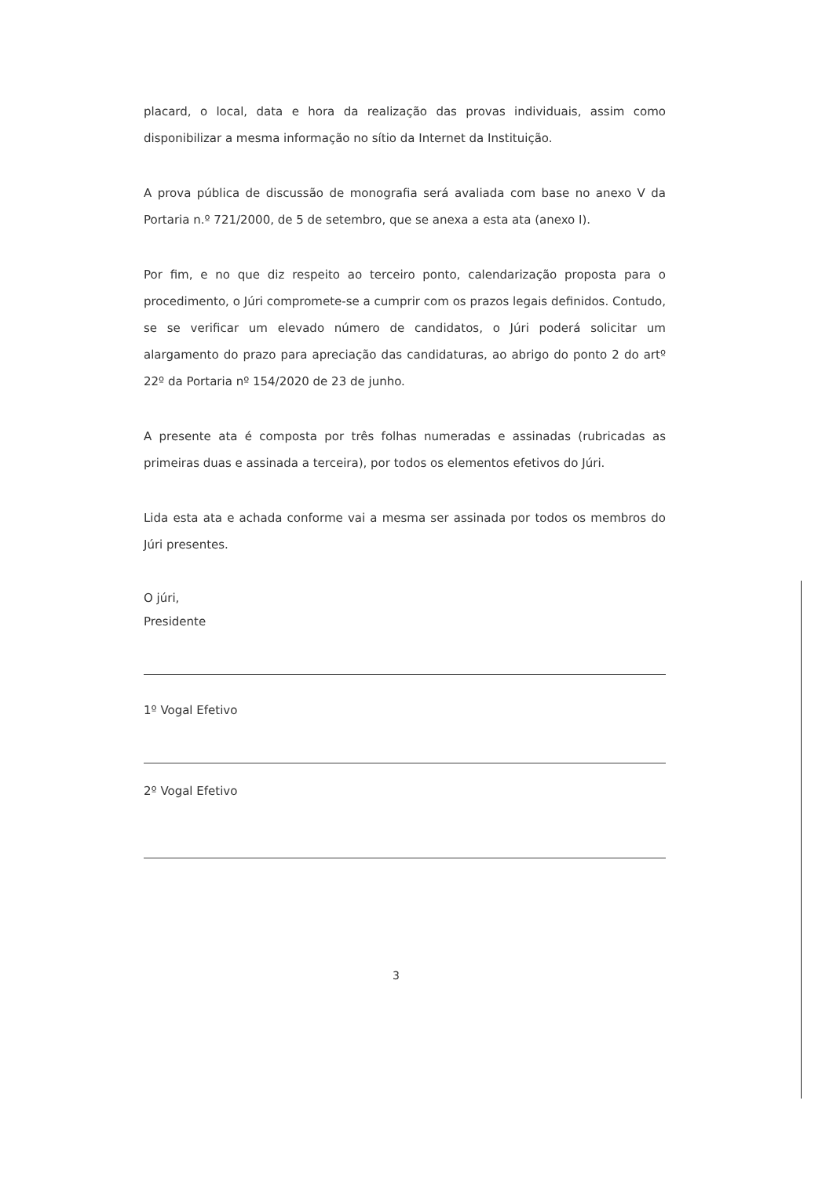placard, o local, data e hora da realização das provas individuais, assim como disponibilizar a mesma informação no sítio da Internet da Instituição.
A prova pública de discussão de monografia será avaliada com base no anexo V da Portaria n.º 721/2000, de 5 de setembro, que se anexa a esta ata (anexo I).
Por fim, e no que diz respeito ao terceiro ponto, calendarização proposta para o procedimento, o Júri compromete-se a cumprir com os prazos legais definidos. Contudo, se se verificar um elevado número de candidatos, o Júri poderá solicitar um alargamento do prazo para apreciação das candidaturas, ao abrigo do ponto 2 do artº 22º da Portaria nº 154/2020 de 23 de junho.
A presente ata é composta por três folhas numeradas e assinadas (rubricadas as primeiras duas e assinada a terceira), por todos os elementos efetivos do Júri.
Lida esta ata e achada conforme vai a mesma ser assinada por todos os membros do Júri presentes.
O júri,
Presidente
1º Vogal Efetivo
2º Vogal Efetivo
3